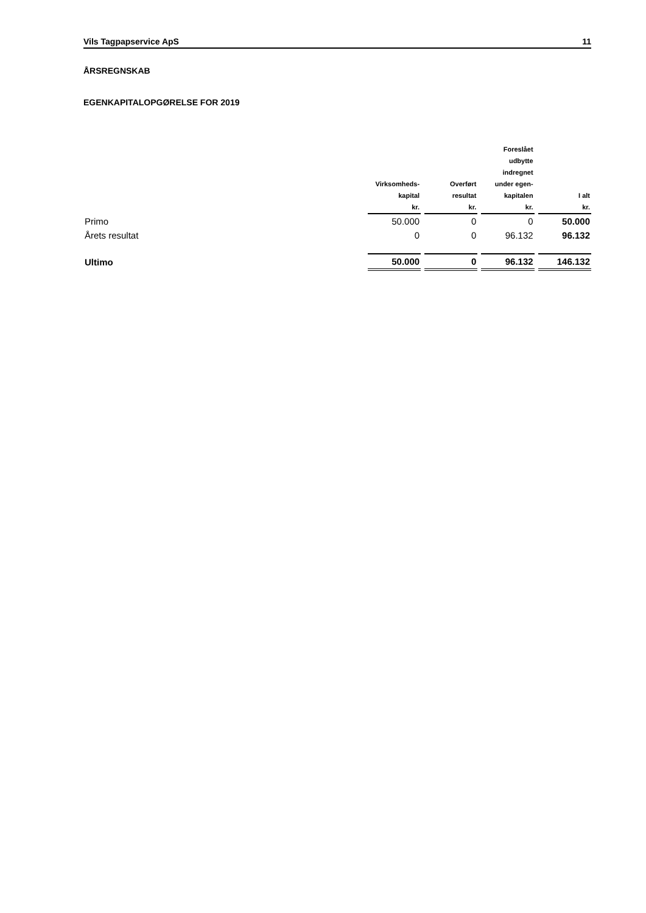Vils Tagpapservice ApS 11
ÅRSREGNSKAB
EGENKAPITALOPGØRELSE FOR 2019
| | Virksomheds- kapital | Overført resultat | Foreslået udbytte indregnet under egen- kapitalen | I alt |
| --- | --- | --- | --- | --- |
| | kr. | kr. | kr. | kr. |
| Primo | 50.000 | 0 | 0 | 50.000 |
| Årets resultat | 0 | 0 | 96.132 | 96.132 |
| Ultimo | 50.000 | 0 | 96.132 | 146.132 |